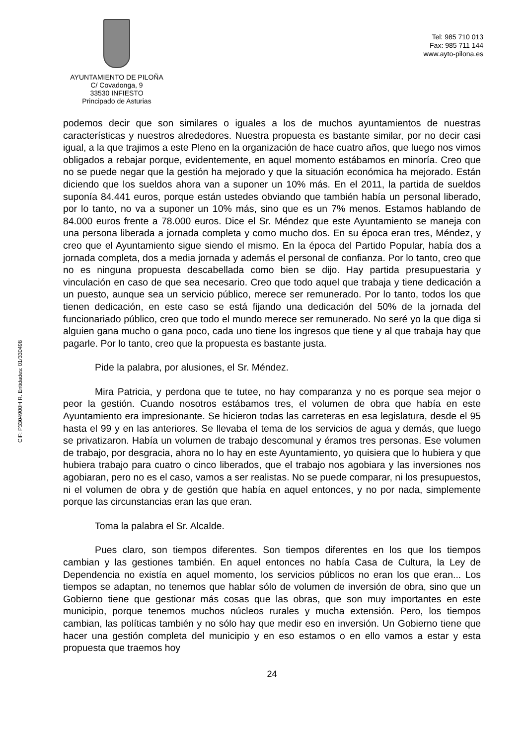AYUNTAMIENTO DE PILOÑA
C/ Covadonga, 9
33530 INFIESTO
Principado de Asturias
Tel: 985 710 013
Fax: 985 711 144
www.ayto-pilona.es
CIF: P3304900H R. Entidades: 01/330498
podemos decir que son similares o iguales a los de muchos ayuntamientos de nuestras características y nuestros alrededores. Nuestra propuesta es bastante similar, por no decir casi igual, a la que trajimos a este Pleno en la organización de hace cuatro años, que luego nos vimos obligados a rebajar porque, evidentemente, en aquel momento estábamos en minoría. Creo que no se puede negar que la gestión ha mejorado y que la situación económica ha mejorado. Están diciendo que los sueldos ahora van a suponer un 10% más. En el 2011, la partida de sueldos suponía 84.441 euros, porque están ustedes obviando que también había un personal liberado, por lo tanto, no va a suponer un 10% más, sino que es un 7% menos. Estamos hablando de 84.000 euros frente a 78.000 euros. Dice el Sr. Méndez que este Ayuntamiento se maneja con una persona liberada a jornada completa y como mucho dos. En su época eran tres, Méndez, y creo que el Ayuntamiento sigue siendo el mismo. En la época del Partido Popular, había dos a jornada completa, dos a media jornada y además el personal de confianza. Por lo tanto, creo que no es ninguna propuesta descabellada como bien se dijo. Hay partida presupuestaria y vinculación en caso de que sea necesario. Creo que todo aquel que trabaja y tiene dedicación a un puesto, aunque sea un servicio público, merece ser remunerado. Por lo tanto, todos los que tienen dedicación, en este caso se está fijando una dedicación del 50% de la jornada del funcionariado público, creo que todo el mundo merece ser remunerado. No seré yo la que diga si alguien gana mucho o gana poco, cada uno tiene los ingresos que tiene y al que trabaja hay que pagarle. Por lo tanto, creo que la propuesta es bastante justa.
Pide la palabra, por alusiones, el Sr. Méndez.
Mira Patricia, y perdona que te tutee, no hay comparanza y no es porque sea mejor o peor la gestión. Cuando nosotros estábamos tres, el volumen de obra que había en este Ayuntamiento era impresionante. Se hicieron todas las carreteras en esa legislatura, desde el 95 hasta el 99 y en las anteriores. Se llevaba el tema de los servicios de agua y demás, que luego se privatizaron. Había un volumen de trabajo descomunal y éramos tres personas. Ese volumen de trabajo, por desgracia, ahora no lo hay en este Ayuntamiento, yo quisiera que lo hubiera y que hubiera trabajo para cuatro o cinco liberados, que el trabajo nos agobiara y las inversiones nos agobiaran, pero no es el caso, vamos a ser realistas. No se puede comparar, ni los presupuestos, ni el volumen de obra y de gestión que había en aquel entonces, y no por nada, simplemente porque las circunstancias eran las que eran.
Toma la palabra el Sr. Alcalde.
Pues claro, son tiempos diferentes. Son tiempos diferentes en los que los tiempos cambian y las gestiones también. En aquel entonces no había Casa de Cultura, la Ley de Dependencia no existía en aquel momento, los servicios públicos no eran los que eran... Los tiempos se adaptan, no tenemos que hablar sólo de volumen de inversión de obra, sino que un Gobierno tiene que gestionar más cosas que las obras, que son muy importantes en este municipio, porque tenemos muchos núcleos rurales y mucha extensión. Pero, los tiempos cambian, las políticas también y no sólo hay que medir eso en inversión. Un Gobierno tiene que hacer una gestión completa del municipio y en eso estamos o en ello vamos a estar y esta propuesta que traemos hoy
24